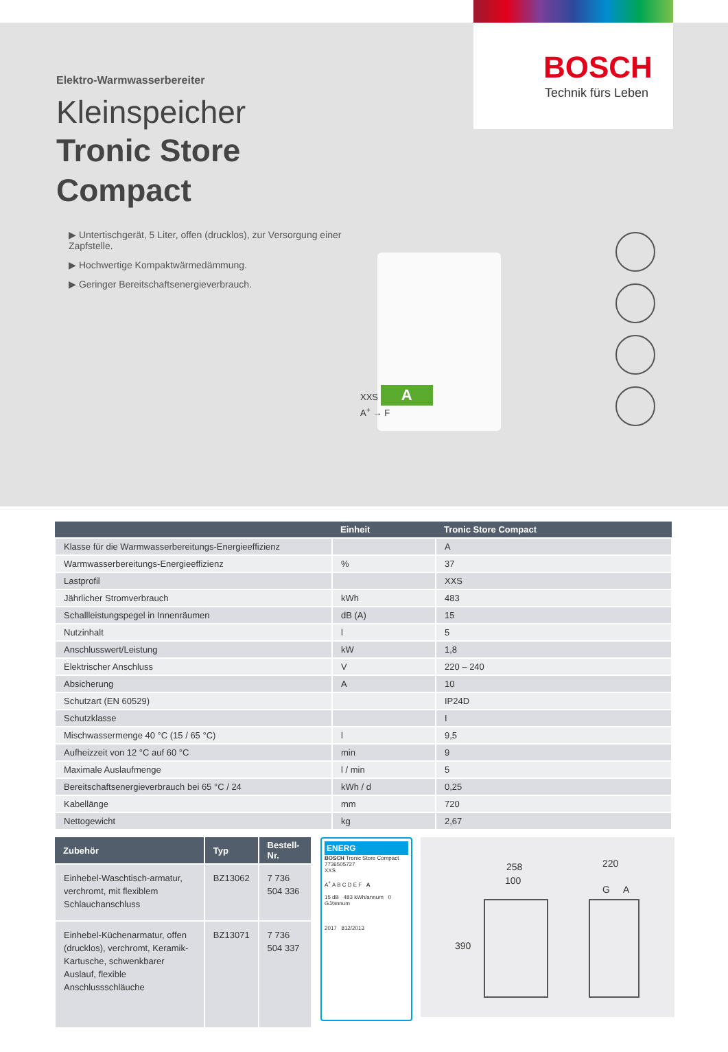BOSCH
Technik fürs Leben
Elektro-Warmwasserbereiter
Kleinspeicher
Tronic Store
Compact
▶ Untertischgerät, 5 Liter, offen (drucklos), zur Versorgung einer Zapfstelle.
▶ Hochwertige Kompaktwärmedämmung.
▶ Geringer Bereitschaftsenergieverbrauch.
XXS A
A<sup>+</sup> → F
| | Einheit | Tronic Store Compact |
| --- | --- | --- |
| Klasse für die Warmwasserbereitungs-Energieeffizienz | | A |
| Warmwasserbereitungs-Energieeffizienz | % | 37 |
| Lastprofil | | XXS |
| Jährlicher Stromverbrauch | kWh | 483 |
| Schallleistungspegel in Innenräumen | dB (A) | 15 |
| Nutzinhalt | l | 5 |
| Anschlusswert/Leistung | kW | 1,8 |
| Elektrischer Anschluss | V | 220 – 240 |
| Absicherung | A | 10 |
| Schutzart (EN 60529) | | IP24D |
| Schutzklasse | | I |
| Mischwassermenge 40 °C (15 / 65 °C) | l | 9,5 |
| Aufheizzeit von 12 °C auf 60 °C | min | 9 |
| Maximale Auslaufmenge | l / min | 5 |
| Bereitschaftsenergieverbrauch bei 65 °C / 24 | kWh / d | 0,25 |
| Kabellänge | mm | 720 |
| Nettogewicht | kg | 2,67 |
| Zubehör | Typ | Bestell-Nr. |
| --- | --- | --- |
| Einhebel-Waschtisch-armatur, verchromt, mit flexiblem Schlauchanschluss | BZ13062 | 7 736 504 336 |
| Einhebel-Küchenarmatur, offen (drucklos), verchromt, Keramik-Kartusche, schwenkbarer Auslauf, flexible Anschlussschläuche | BZ13071 | 7 736 504 337 |
ENERG
BOSCH Tronic Store Compact 7736505727
XXS
A<sup>+</sup> A B C D E F A
15 dB 483 kWh/annum 0 GJ/annum
2017 812/2013
258
100
390
220
G A